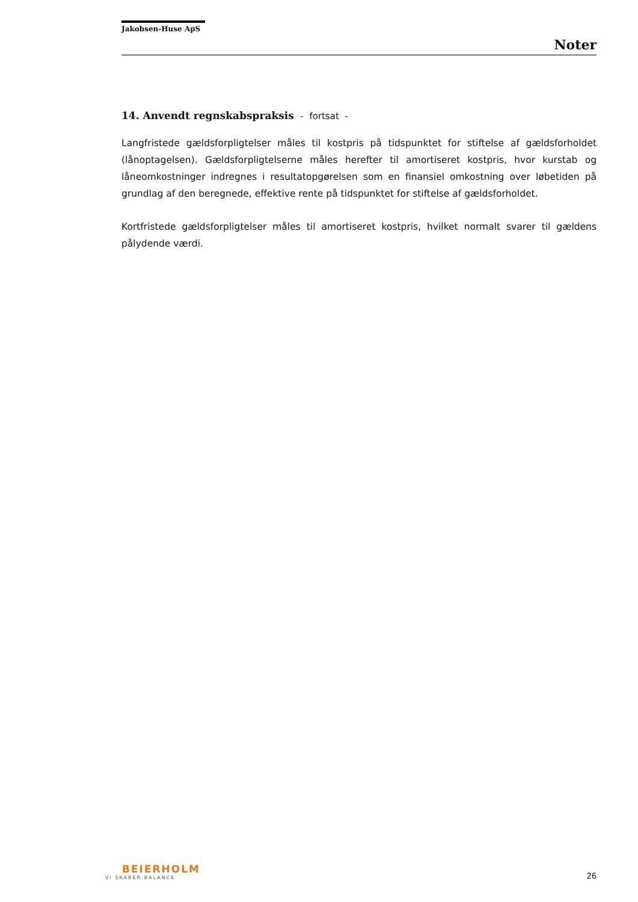Jakobsen-Huse ApS
Noter
14. Anvendt regnskabspraksis - fortsat -
Langfristede gældsforpligtelser måles til kostpris på tidspunktet for stiftelse af gældsforholdet (lånoptagelsen). Gældsforpligtelserne måles herefter til amortiseret kostpris, hvor kurstab og låneomkostninger indregnes i resultatopgørelsen som en finansiel omkostning over løbetiden på grundlag af den beregnede, effektive rente på tidspunktet for stiftelse af gældsforholdet.
Kortfristede gældsforpligtelser måles til amortiseret kostpris, hvilket normalt svarer til gældens pålydende værdi.
BEIERHOLM
VI SKABER BALANCE
26